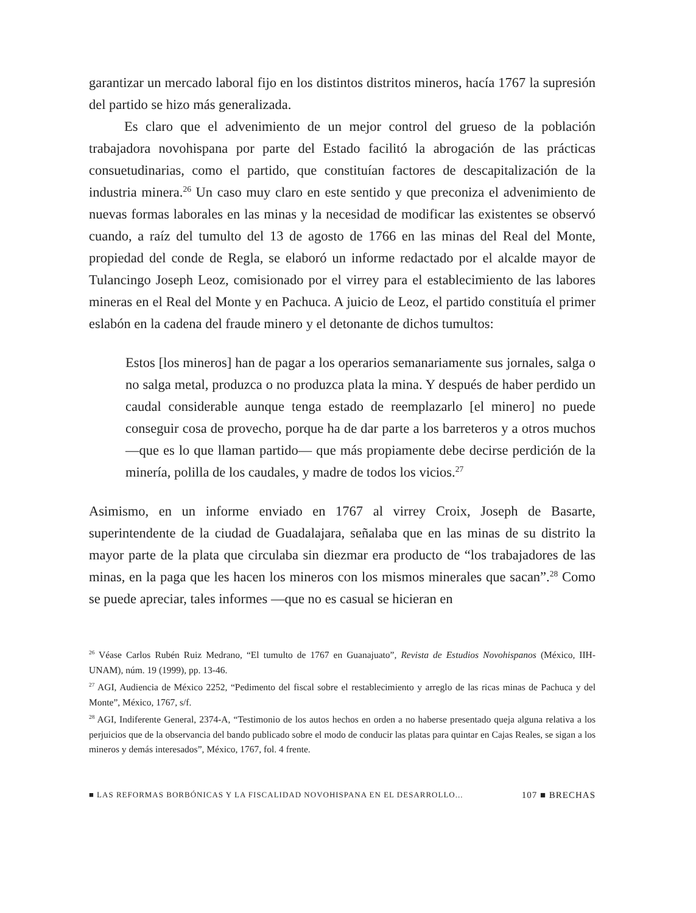garantizar un mercado laboral fijo en los distintos distritos mineros, hacía 1767 la supresión del partido se hizo más generalizada.
Es claro que el advenimiento de un mejor control del grueso de la población trabajadora novohispana por parte del Estado facilitó la abrogación de las prácticas consuetudinarias, como el partido, que constituían factores de descapitalización de la industria minera.<sup>26</sup> Un caso muy claro en este sentido y que preconiza el advenimiento de nuevas formas laborales en las minas y la necesidad de modificar las existentes se observó cuando, a raíz del tumulto del 13 de agosto de 1766 en las minas del Real del Monte, propiedad del conde de Regla, se elaboró un informe redactado por el alcalde mayor de Tulancingo Joseph Leoz, comisionado por el virrey para el establecimiento de las labores mineras en el Real del Monte y en Pachuca. A juicio de Leoz, el partido constituía el primer eslabón en la cadena del fraude minero y el detonante de dichos tumultos:
Estos [los mineros] han de pagar a los operarios semanariamente sus jornales, salga o no salga metal, produzca o no produzca plata la mina. Y después de haber perdido un caudal considerable aunque tenga estado de reemplazarlo [el minero] no puede conseguir cosa de provecho, porque ha de dar parte a los barreteros y a otros muchos —que es lo que llaman partido— que más propiamente debe decirse perdición de la minería, polilla de los caudales, y madre de todos los vicios.<sup>27</sup>
Asimismo, en un informe enviado en 1767 al virrey Croix, Joseph de Basarte, superintendente de la ciudad de Guadalajara, señalaba que en las minas de su distrito la mayor parte de la plata que circulaba sin diezmar era producto de “los trabajadores de las minas, en la paga que les hacen los mineros con los mismos minerales que sacan”.<sup>28</sup> Como se puede apreciar, tales informes —que no es casual se hicieran en
<sup>26</sup> Véase Carlos Rubén Ruiz Medrano, “El tumulto de 1767 en Guanajuato”, Revista de Estudios Novohispanos (México, IIH-UNAM), núm. 19 (1999), pp. 13-46.
<sup>27</sup> AGI, Audiencia de México 2252, “Pedimento del fiscal sobre el restablecimiento y arreglo de las ricas minas de Pachuca y del Monte”, México, 1767, s/f.
<sup>28</sup> AGI, Indiferente General, 2374-A, “Testimonio de los autos hechos en orden a no haberse presentado queja alguna relativa a los perjuicios que de la observancia del bando publicado sobre el modo de conducir las platas para quintar en Cajas Reales, se sigan a los mineros y demás interesados”, México, 1767, fol. 4 frente.
■ LAS REFORMAS BORBÓNICAS Y LA FISCALIDAD NOVOHISPANA EN EL DESARROLLO... 107 ■ BRECHAS